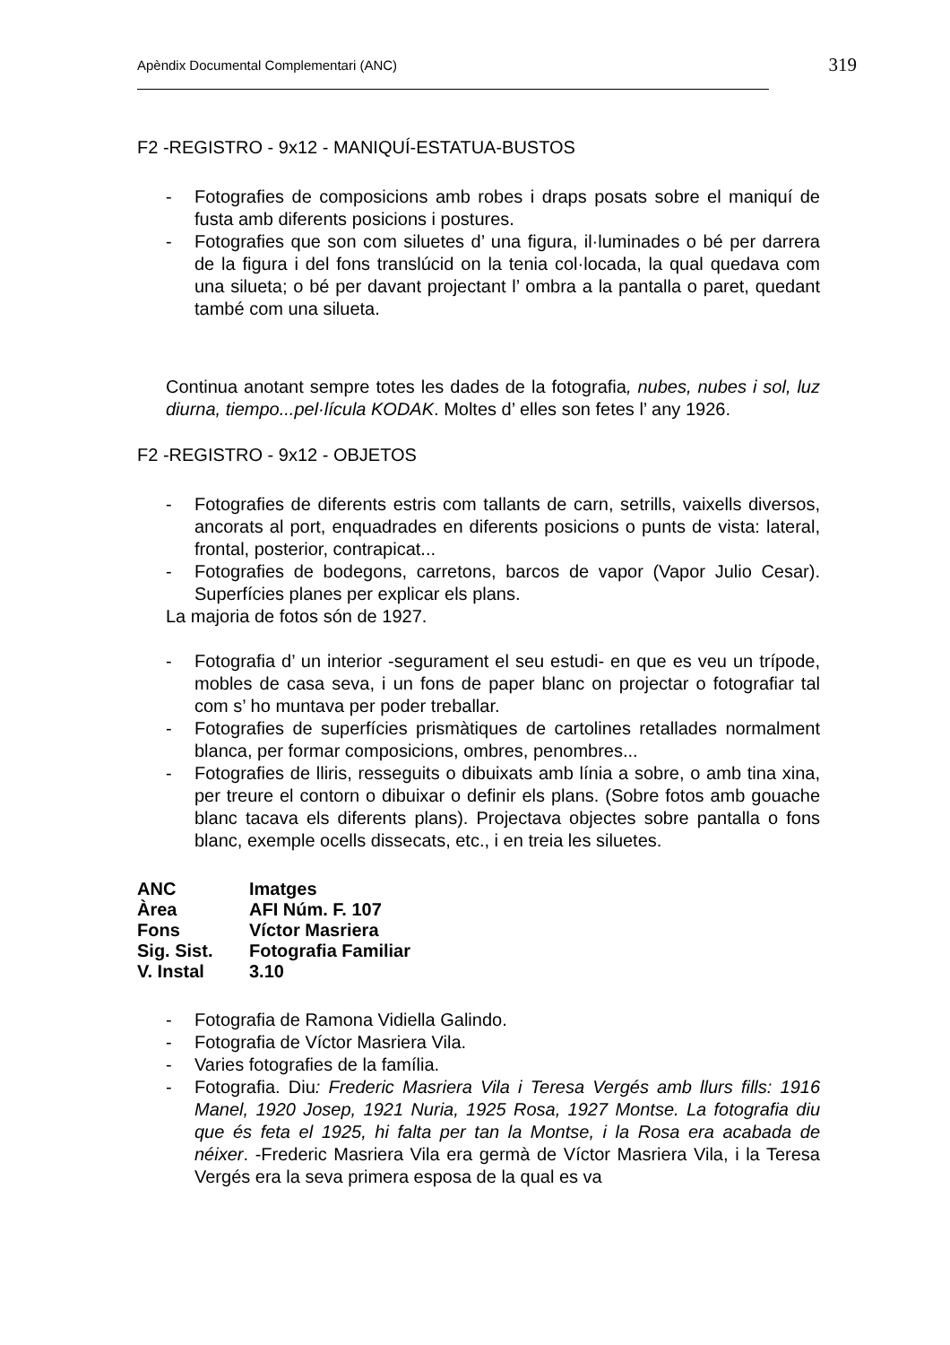Apèndix Documental Complementari (ANC) 319
F2 -REGISTRO - 9x12 - MANIQUÍ-ESTATUA-BUSTOS
- Fotografies de composicions amb robes i draps posats sobre el maniquí de fusta amb diferents posicions i postures.
- Fotografies que son com siluetes d’ una figura, il·luminades o bé per darrera de la figura i del fons translúcid on la tenia col·locada, la qual quedava com una silueta; o bé per davant projectant l’ ombra a la pantalla o paret, quedant també com una silueta.
Continua anotant sempre totes les dades de la fotografia, nubes, nubes i sol, luz diurna, tiempo...pel·lícula KODAK. Moltes d’ elles son fetes l’ any 1926.
F2 -REGISTRO - 9x12 - OBJETOS
- Fotografies de diferents estris com tallants de carn, setrills, vaixells diversos, ancorats al port, enquadrades en diferents posicions o punts de vista: lateral, frontal, posterior, contrapicat...
- Fotografies de bodegons, carretons, barcos de vapor (Vapor Julio Cesar). Superfícies planes per explicar els plans.
La majoria de fotos són de 1927.
- Fotografia d’ un interior -segurament el seu estudi- en que es veu un trípode, mobles de casa seva, i un fons de paper blanc on projectar o fotografiar tal com s’ ho muntava per poder treballar.
- Fotografies de superfícies prismàtiques de cartolines retallades normalment blanca, per formar composicions, ombres, penombres...
- Fotografies de lliris, resseguits o dibuixats amb línia a sobre, o amb tina xina, per treure el contorn o dibuixar o definir els plans. (Sobre fotos amb gouache blanc tacava els diferents plans). Projectava objectes sobre pantalla o fons blanc, exemple ocells dissecats, etc., i en treia les siluetes.
| ANC | Imatges |
| Àrea | AFI Núm. F. 107 |
| Fons | Víctor Masriera |
| Sig. Sist. | Fotografia Familiar |
| V. Instal | 3.10 |
- Fotografia de Ramona Vidiella Galindo.
- Fotografia de Víctor Masriera Vila.
- Varies fotografies de la família.
- Fotografia. Diu: Frederic Masriera Vila i Teresa Vergés amb llurs fills: 1916 Manel, 1920 Josep, 1921 Nuria, 1925 Rosa, 1927 Montse. La fotografia diu que és feta el 1925, hi falta per tan la Montse, i la Rosa era acabada de néixer. -Frederic Masriera Vila era germà de Víctor Masriera Vila, i la Teresa Vergés era la seva primera esposa de la qual es va